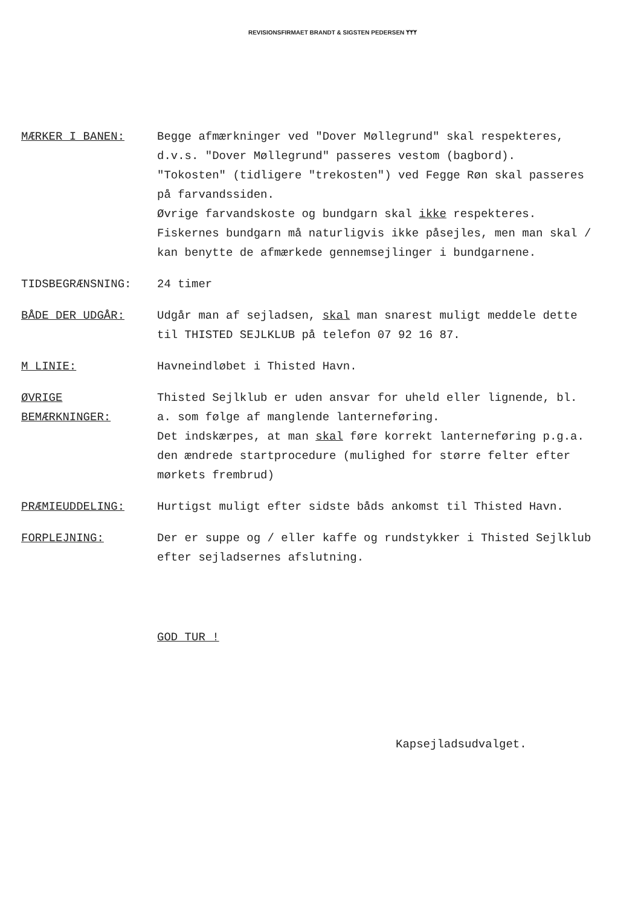REVISIONSFIRMAET BRANDT & SIGSTEN PEDERSEN ᛉᛉᛉ
MÆRKER I BANEN: Begge afmærkninger ved "Dover Møllegrund" skal respekteres, d.v.s. "Dover Møllegrund" passeres vestom (bagbord).
"Tokosten" (tidligere "trekosten") ved Fegge Røn skal passeres på farvandssiden.
Øvrige farvandskoste og bundgarn skal ikke respekteres.
Fiskernes bundgarn må naturligvis ikke påsejles, men man skal / kan benytte de afmærkede gennemsejlinger i bundgarnene.
TIDSBEGRÆNSNING: 24 timer
BÅDE DER UDGÅR: Udgår man af sejladsen, skal man snarest muligt meddele dette til THISTED SEJLKLUB på telefon 07 92 16 87.
M LINIE: Havneindløbet i Thisted Havn.
ØVRIGE BEMÆRKNINGER:
Thisted Sejlklub er uden ansvar for uheld eller lignende, bl. a. som følge af manglende lanterneføring.
Det indskærpes, at man skal føre korrekt lanterneføring p.g.a. den ændrede startprocedure (mulighed for større felter efter mørkets frembrud)
PRÆMIEUDDELING: Hurtigst muligt efter sidste båds ankomst til Thisted Havn.
FORPLEJNING: Der er suppe og / eller kaffe og rundstykker i Thisted Sejlklub efter sejladsernes afslutning.
GOD TUR !
Kapsejladsudvalget.